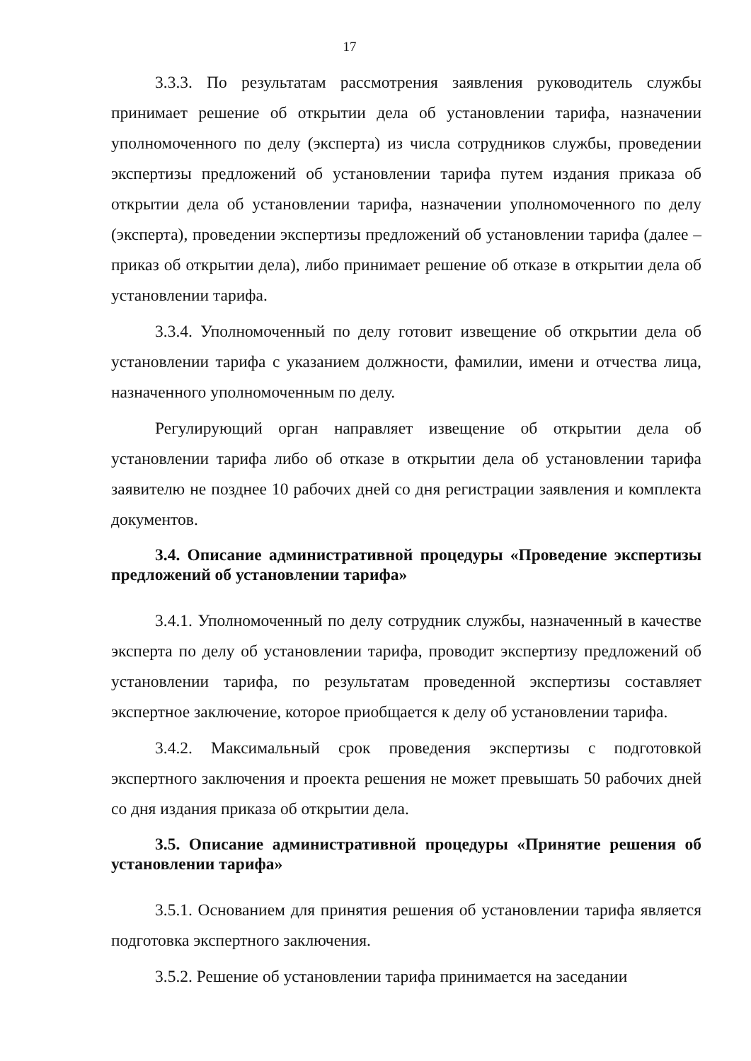17
3.3.3. По результатам рассмотрения заявления руководитель службы принимает решение об открытии дела об установлении тарифа, назначении уполномоченного по делу (эксперта) из числа сотрудников службы, проведении экспертизы предложений об установлении тарифа путем издания приказа об открытии дела об установлении тарифа, назначении уполномоченного по делу (эксперта), проведении экспертизы предложений об установлении тарифа (далее – приказ об открытии дела), либо принимает решение об отказе в открытии дела об установлении тарифа.
3.3.4. Уполномоченный по делу готовит извещение об открытии дела об установлении тарифа с указанием должности, фамилии, имени и отчества лица, назначенного уполномоченным по делу.
Регулирующий орган направляет извещение об открытии дела об установлении тарифа либо об отказе в открытии дела об установлении тарифа заявителю не позднее 10 рабочих дней со дня регистрации заявления и комплекта документов.
3.4. Описание административной процедуры «Проведение экспертизы предложений об установлении тарифа»
3.4.1. Уполномоченный по делу сотрудник службы, назначенный в качестве эксперта по делу об установлении тарифа, проводит экспертизу предложений об установлении тарифа, по результатам проведенной экспертизы составляет экспертное заключение, которое приобщается к делу об установлении тарифа.
3.4.2. Максимальный срок проведения экспертизы с подготовкой экспертного заключения и проекта решения не может превышать 50 рабочих дней со дня издания приказа об открытии дела.
3.5. Описание административной процедуры «Принятие решения об установлении тарифа»
3.5.1. Основанием для принятия решения об установлении тарифа является подготовка экспертного заключения.
3.5.2. Решение об установлении тарифа принимается на заседании